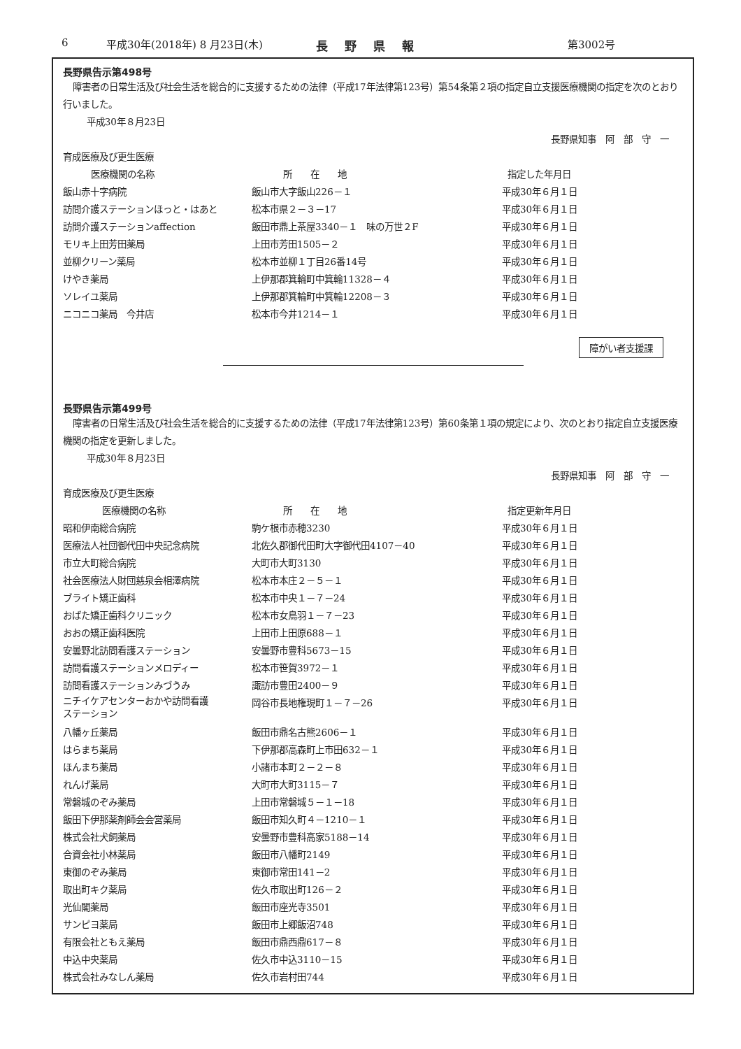6 平成30年(2018年) 8 月23日(木) 長野県報 第3002号
長野県告示第498号
障害者の日常生活及び社会生活を総合的に支援するための法律（平成17年法律第123号）第54条第２項の指定自立支援医療機関の指定を次のとおり行いました。
平成30年８月23日
長野県知事　阿　部　守　一
育成医療及び更生医療
| 医療機関の名称 | 所 在 地 | 指定した年月日 |
| --- | --- | --- |
| 飯山赤十字病院 | 飯山市大字飯山226－１ | 平成30年６月１日 |
| 訪問介護ステーションほっと・はあと | 松本市県２－３－17 | 平成30年６月１日 |
| 訪問介護ステーションaffection | 飯田市鼎上茶屋3340－１ 味の万世２F | 平成30年６月１日 |
| モリキ上田芳田薬局 | 上田市芳田1505－２ | 平成30年６月１日 |
| 並柳クリーン薬局 | 松本市並柳１丁目26番14号 | 平成30年６月１日 |
| けやき薬局 | 上伊那郡箕輪町中箕輪11328－４ | 平成30年６月１日 |
| ソレイユ薬局 | 上伊那郡箕輪町中箕輪12208－３ | 平成30年６月１日 |
| ニコニコ薬局 今井店 | 松本市今井1214－１ | 平成30年６月１日 |
障がい者支援課
長野県告示第499号
障害者の日常生活及び社会生活を総合的に支援するための法律（平成17年法律第123号）第60条第１項の規定により、次のとおり指定自立支援医療機関の指定を更新しました。
平成30年８月23日
長野県知事　阿　部　守　一
育成医療及び更生医療
| 医療機関の名称 | 所 在 地 | 指定更新年月日 |
| --- | --- | --- |
| 昭和伊南総合病院 | 駒ケ根市赤穂3230 | 平成30年６月１日 |
| 医療法人社団御代田中央記念病院 | 北佐久郡御代田町大字御代田4107－40 | 平成30年６月１日 |
| 市立大町総合病院 | 大町市大町3130 | 平成30年６月１日 |
| 社会医療法人財団慈泉会相澤病院 | 松本市本庄２－５－１ | 平成30年６月１日 |
| ブライト矯正歯科 | 松本市中央１－７－24 | 平成30年６月１日 |
| おばた矯正歯科クリニック | 松本市女鳥羽１－７－23 | 平成30年６月１日 |
| おおの矯正歯科医院 | 上田市上田原688－１ | 平成30年６月１日 |
| 安曇野北訪問看護ステーション | 安曇野市豊科5673－15 | 平成30年６月１日 |
| 訪問看護ステーションメロディー | 松本市笹賀3972－１ | 平成30年６月１日 |
| 訪問看護ステーションみづうみ | 諏訪市豊田2400－９ | 平成30年６月１日 |
| ニチイケアセンターおかや訪問看護 ステーション | 岡谷市長地権現町１－７－26 | 平成30年６月１日 |
| 八幡ヶ丘薬局 | 飯田市鼎名古熊2606－１ | 平成30年６月１日 |
| はらまち薬局 | 下伊那郡高森町上市田632－１ | 平成30年６月１日 |
| ほんまち薬局 | 小諸市本町２－２－８ | 平成30年６月１日 |
| れんげ薬局 | 大町市大町3115－７ | 平成30年６月１日 |
| 常磐城のぞみ薬局 | 上田市常磐城５－１－18 | 平成30年６月１日 |
| 飯田下伊那薬剤師会会営薬局 | 飯田市知久町４－1210－１ | 平成30年６月１日 |
| 株式会社犬飼薬局 | 安曇野市豊科高家5188－14 | 平成30年６月１日 |
| 合資会社小林薬局 | 飯田市八幡町2149 | 平成30年６月１日 |
| 東御のぞみ薬局 | 東御市常田141－2 | 平成30年６月１日 |
| 取出町キク薬局 | 佐久市取出町126－２ | 平成30年６月１日 |
| 光仙閣薬局 | 飯田市座光寺3501 | 平成30年６月１日 |
| サンピヨ薬局 | 飯田市上郷飯沼748 | 平成30年６月１日 |
| 有限会社ともえ薬局 | 飯田市鼎西鼎617－８ | 平成30年６月１日 |
| 中込中央薬局 | 佐久市中込3110－15 | 平成30年６月１日 |
| 株式会社みなしん薬局 | 佐久市岩村田744 | 平成30年６月１日 |